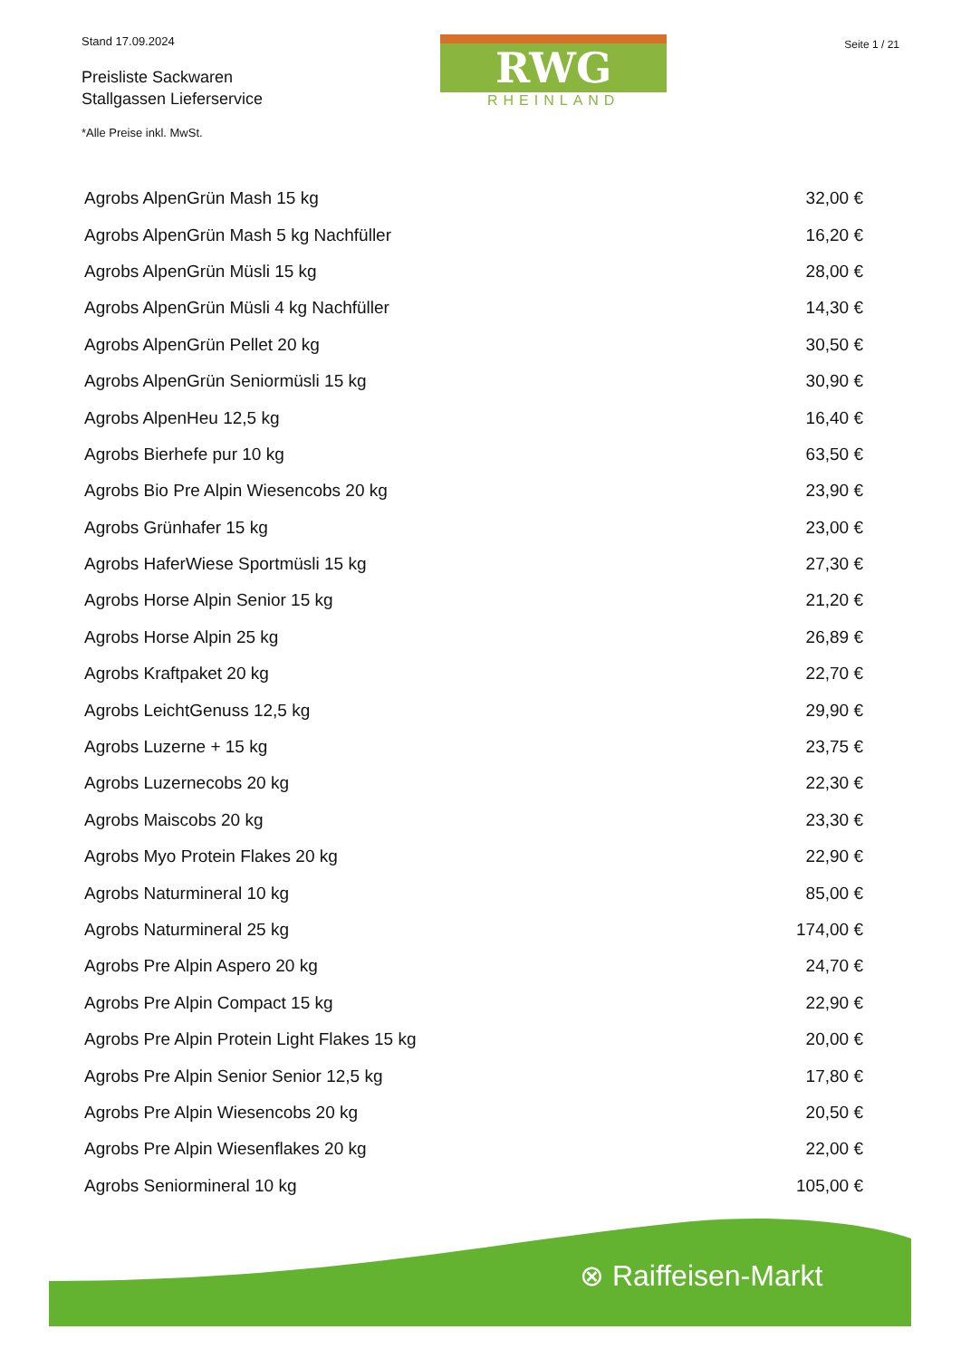Stand 17.09.2024
Preisliste Sackwaren
Stallgassen Lieferservice
RWG
RHEINLAND
Seite 1 / 21
*Alle Preise inkl. MwSt.
| Agrobs AlpenGrün Mash 15 kg | 32,00 € |
| Agrobs AlpenGrün Mash 5 kg Nachfüller | 16,20 € |
| Agrobs AlpenGrün Müsli 15 kg | 28,00 € |
| Agrobs AlpenGrün Müsli 4 kg Nachfüller | 14,30 € |
| Agrobs AlpenGrün Pellet 20 kg | 30,50 € |
| Agrobs AlpenGrün Seniormüsli 15 kg | 30,90 € |
| Agrobs AlpenHeu 12,5 kg | 16,40 € |
| Agrobs Bierhefe pur 10 kg | 63,50 € |
| Agrobs Bio Pre Alpin Wiesencobs 20 kg | 23,90 € |
| Agrobs Grünhafer 15 kg | 23,00 € |
| Agrobs HaferWiese Sportmüsli 15 kg | 27,30 € |
| Agrobs Horse Alpin Senior 15 kg | 21,20 € |
| Agrobs Horse Alpin 25 kg | 26,89 € |
| Agrobs Kraftpaket 20 kg | 22,70 € |
| Agrobs LeichtGenuss 12,5 kg | 29,90 € |
| Agrobs Luzerne + 15 kg | 23,75 € |
| Agrobs Luzernecobs 20 kg | 22,30 € |
| Agrobs Maiscobs 20 kg | 23,30 € |
| Agrobs Myo Protein Flakes 20 kg | 22,90 € |
| Agrobs Naturmineral 10 kg | 85,00 € |
| Agrobs Naturmineral 25 kg | 174,00 € |
| Agrobs Pre Alpin Aspero 20 kg | 24,70 € |
| Agrobs Pre Alpin Compact 15 kg | 22,90 € |
| Agrobs Pre Alpin Protein Light Flakes 15 kg | 20,00 € |
| Agrobs Pre Alpin Senior Senior 12,5 kg | 17,80 € |
| Agrobs Pre Alpin Wiesencobs 20 kg | 20,50 € |
| Agrobs Pre Alpin Wiesenflakes 20 kg | 22,00 € |
| Agrobs Seniormineral 10 kg | 105,00 € |
⊗ Raiffeisen-Markt